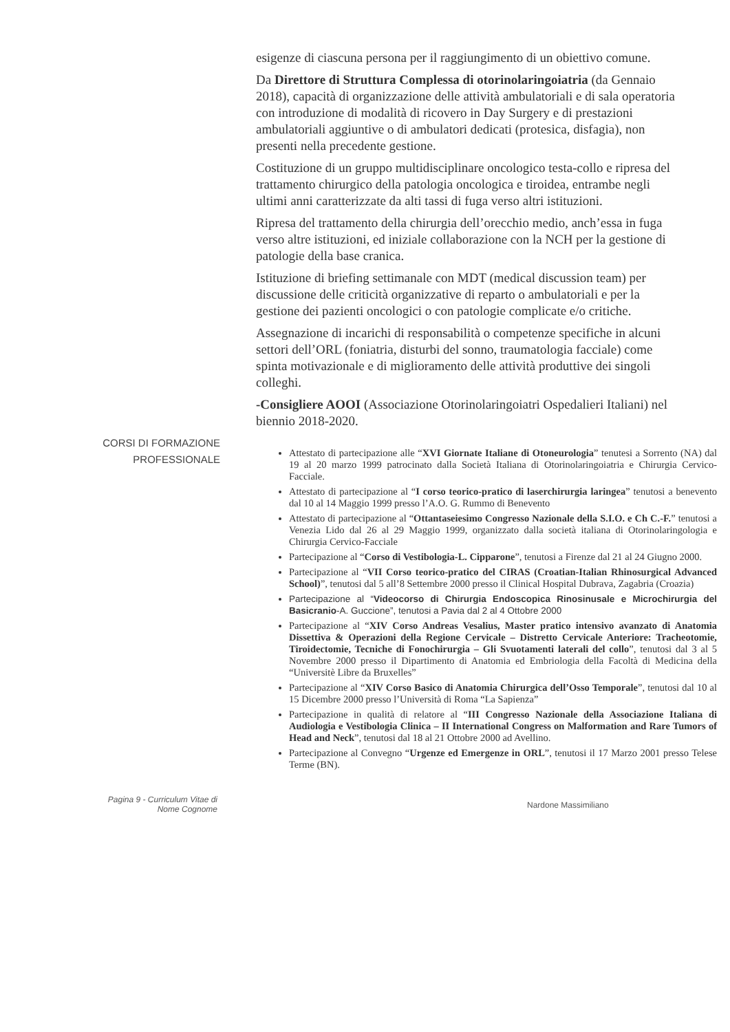esigenze di ciascuna persona per il raggiungimento di un obiettivo comune.
Da Direttore di Struttura Complessa di otorinolaringoiatria (da Gennaio 2018), capacità di organizzazione delle attività ambulatoriali e di sala operatoria con introduzione di modalità di ricovero in Day Surgery e di prestazioni ambulatoriali aggiuntive o di ambulatori dedicati (protesica, disfagia), non presenti nella precedente gestione.
Costituzione di un gruppo multidisciplinare oncologico testa-collo e ripresa del trattamento chirurgico della patologia oncologica e tiroidea, entrambe negli ultimi anni caratterizzate da alti tassi di fuga verso altri istituzioni.
Ripresa del trattamento della chirurgia dell’orecchio medio, anch’essa in fuga verso altre istituzioni, ed iniziale collaborazione con la NCH per la gestione di patologie della base cranica.
Istituzione di briefing settimanale con MDT (medical discussion team) per discussione delle criticità organizzative di reparto o ambulatoriali e per la gestione dei pazienti oncologici o con patologie complicate e/o critiche.
Assegnazione di incarichi di responsabilità o competenze specifiche in alcuni settori dell’ORL (foniatria, disturbi del sonno, traumatologia facciale) come spinta motivazionale e di miglioramento delle attività produttive dei singoli colleghi.
-Consigliere AOOI (Associazione Otorinolaringoiatri Ospedalieri Italiani) nel biennio 2018-2020.
CORSI DI FORMAZIONE
PROFESSIONALE
Attestato di partecipazione alle “XVI Giornate Italiane di Otoneurologia” tenutesi a Sorrento (NA) dal 19 al 20 marzo 1999 patrocinato dalla Società Italiana di Otorinolaringoiatria e Chirurgia Cervico-Facciale.
Attestato di partecipazione al “I corso teorico-pratico di laserchirurgia laringea” tenutosi a benevento dal 10 al 14 Maggio 1999 presso l’A.O. G. Rummo di Benevento
Attestato di partecipazione al “Ottantaseiesimo Congresso Nazionale della S.I.O. e Ch C.-F.” tenutosi a Venezia Lido dal 26 al 29 Maggio 1999, organizzato dalla società italiana di Otorinolaringologia e Chirurgia Cervico-Facciale
Partecipazione al “Corso di Vestibologia-L. Cipparone”, tenutosi a Firenze dal 21 al 24 Giugno 2000.
Partecipazione al “VII Corso teorico-pratico del CIRAS (Croatian-Italian Rhinosurgical Advanced School)”, tenutosi dal 5 all’8 Settembre 2000 presso il Clinical Hospital Dubrava, Zagabria (Croazia)
Partecipazione al “Videocorso di Chirurgia Endoscopica Rinosinusale e Microchirurgia del Basicranio-A. Guccione”, tenutosi a Pavia dal 2 al 4 Ottobre 2000
Partecipazione al “XIV Corso Andreas Vesalius, Master pratico intensivo avanzato di Anatomia Dissettiva & Operazioni della Regione Cervicale – Distretto Cervicale Anteriore: Tracheotomie, Tiroidectomie, Tecniche di Fonochirurgia – Gli Svuotamenti laterali del collo”, tenutosi dal 3 al 5 Novembre 2000 presso il Dipartimento di Anatomia ed Embriologia della Facoltà di Medicina della “Universitè Libre da Bruxelles”
Partecipazione al “XIV Corso Basico di Anatomia Chirurgica dell’Osso Temporale”, tenutosi dal 10 al 15 Dicembre 2000 presso l’Università di Roma “La Sapienza”
Partecipazione in qualità di relatore al “III Congresso Nazionale della Associazione Italiana di Audiologia e Vestibologia Clinica – II International Congress on Malformation and Rare Tumors of Head and Neck”, tenutosi dal 18 al 21 Ottobre 2000 ad Avellino.
Partecipazione al Convegno “Urgenze ed Emergenze in ORL”, tenutosi il 17 Marzo 2001 presso Telese Terme (BN).
Pagina 9 - Curriculum Vitae di
Nome Cognome
Nardone Massimiliano